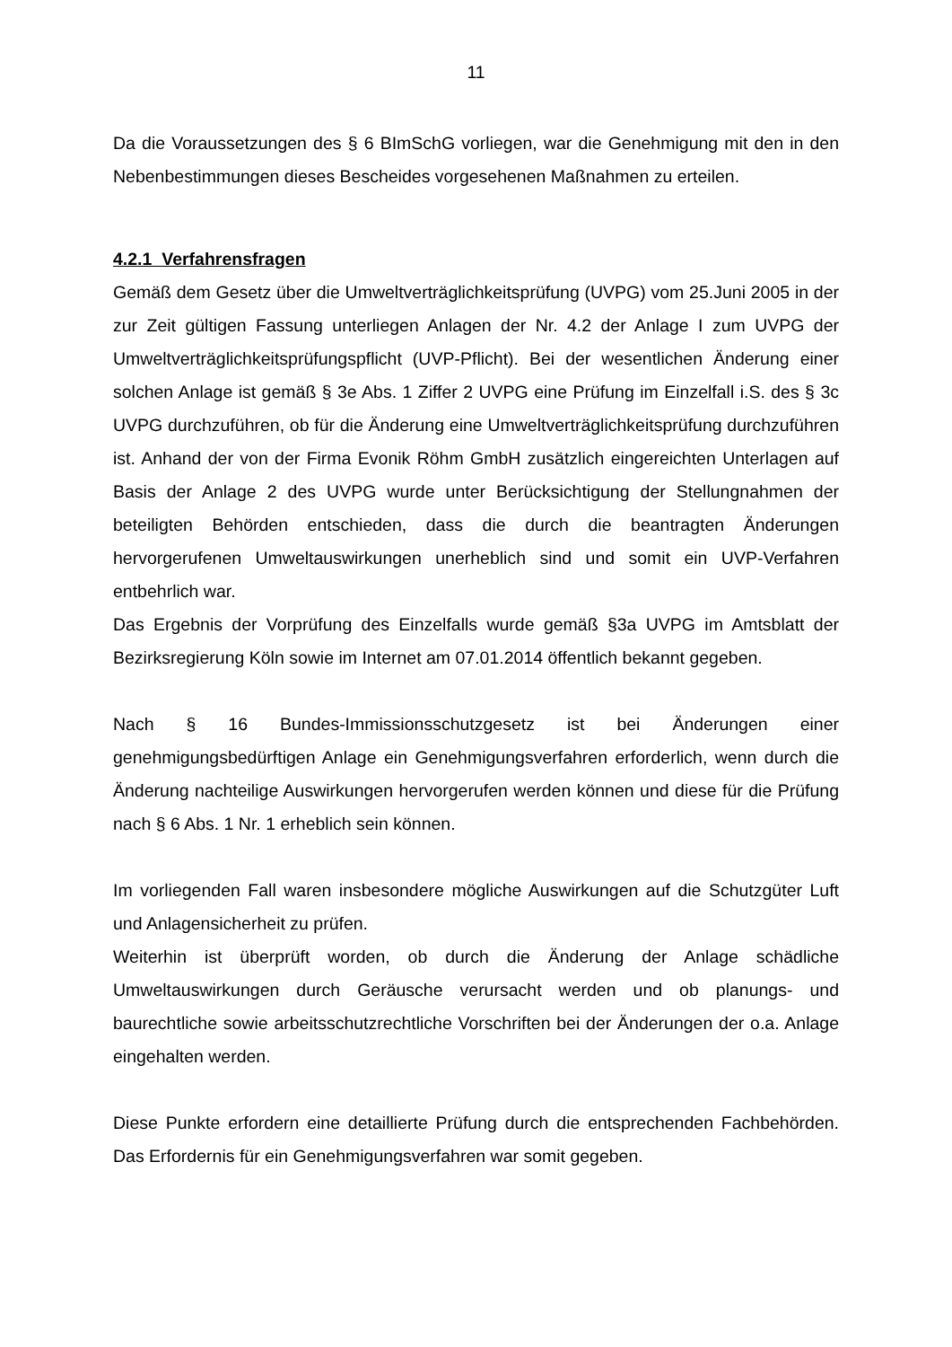11
Da die Voraussetzungen des § 6 BImSchG vorliegen, war die Genehmigung mit den in den Nebenbestimmungen dieses Bescheides vorgesehenen Maßnahmen zu erteilen.
4.2.1 Verfahrensfragen
Gemäß dem Gesetz über die Umweltverträglichkeitsprüfung (UVPG) vom 25.Juni 2005 in der zur Zeit gültigen Fassung unterliegen Anlagen der Nr. 4.2 der Anlage I zum UVPG der Umweltverträglichkeitsprüfungspflicht (UVP-Pflicht). Bei der wesentlichen Änderung einer solchen Anlage ist gemäß § 3e Abs. 1 Ziffer 2 UVPG eine Prüfung im Einzelfall i.S. des § 3c UVPG durchzuführen, ob für die Änderung eine Umweltverträglichkeitsprüfung durchzuführen ist. Anhand der von der Firma Evonik Röhm GmbH zusätzlich eingereichten Unterlagen auf Basis der Anlage 2 des UVPG wurde unter Berücksichtigung der Stellungnahmen der beteiligten Behörden entschieden, dass die durch die beantragten Änderungen hervorgerufenen Umweltauswirkungen unerheblich sind und somit ein UVP-Verfahren entbehrlich war.
Das Ergebnis der Vorprüfung des Einzelfalls wurde gemäß §3a UVPG im Amtsblatt der Bezirksregierung Köln sowie im Internet am 07.01.2014 öffentlich bekannt gegeben.
Nach § 16 Bundes-Immissionsschutzgesetz ist bei Änderungen einer genehmigungsbedürftigen Anlage ein Genehmigungsverfahren erforderlich, wenn durch die Änderung nachteilige Auswirkungen hervorgerufen werden können und diese für die Prüfung nach § 6 Abs. 1 Nr. 1 erheblich sein können.
Im vorliegenden Fall waren insbesondere mögliche Auswirkungen auf die Schutzgüter Luft und Anlagensicherheit zu prüfen.
Weiterhin ist überprüft worden, ob durch die Änderung der Anlage schädliche Umweltauswirkungen durch Geräusche verursacht werden und ob planungs- und baurechtliche sowie arbeitsschutzrechtliche Vorschriften bei der Änderungen der o.a. Anlage eingehalten werden.
Diese Punkte erfordern eine detaillierte Prüfung durch die entsprechenden Fachbehörden. Das Erfordernis für ein Genehmigungsverfahren war somit gegeben.